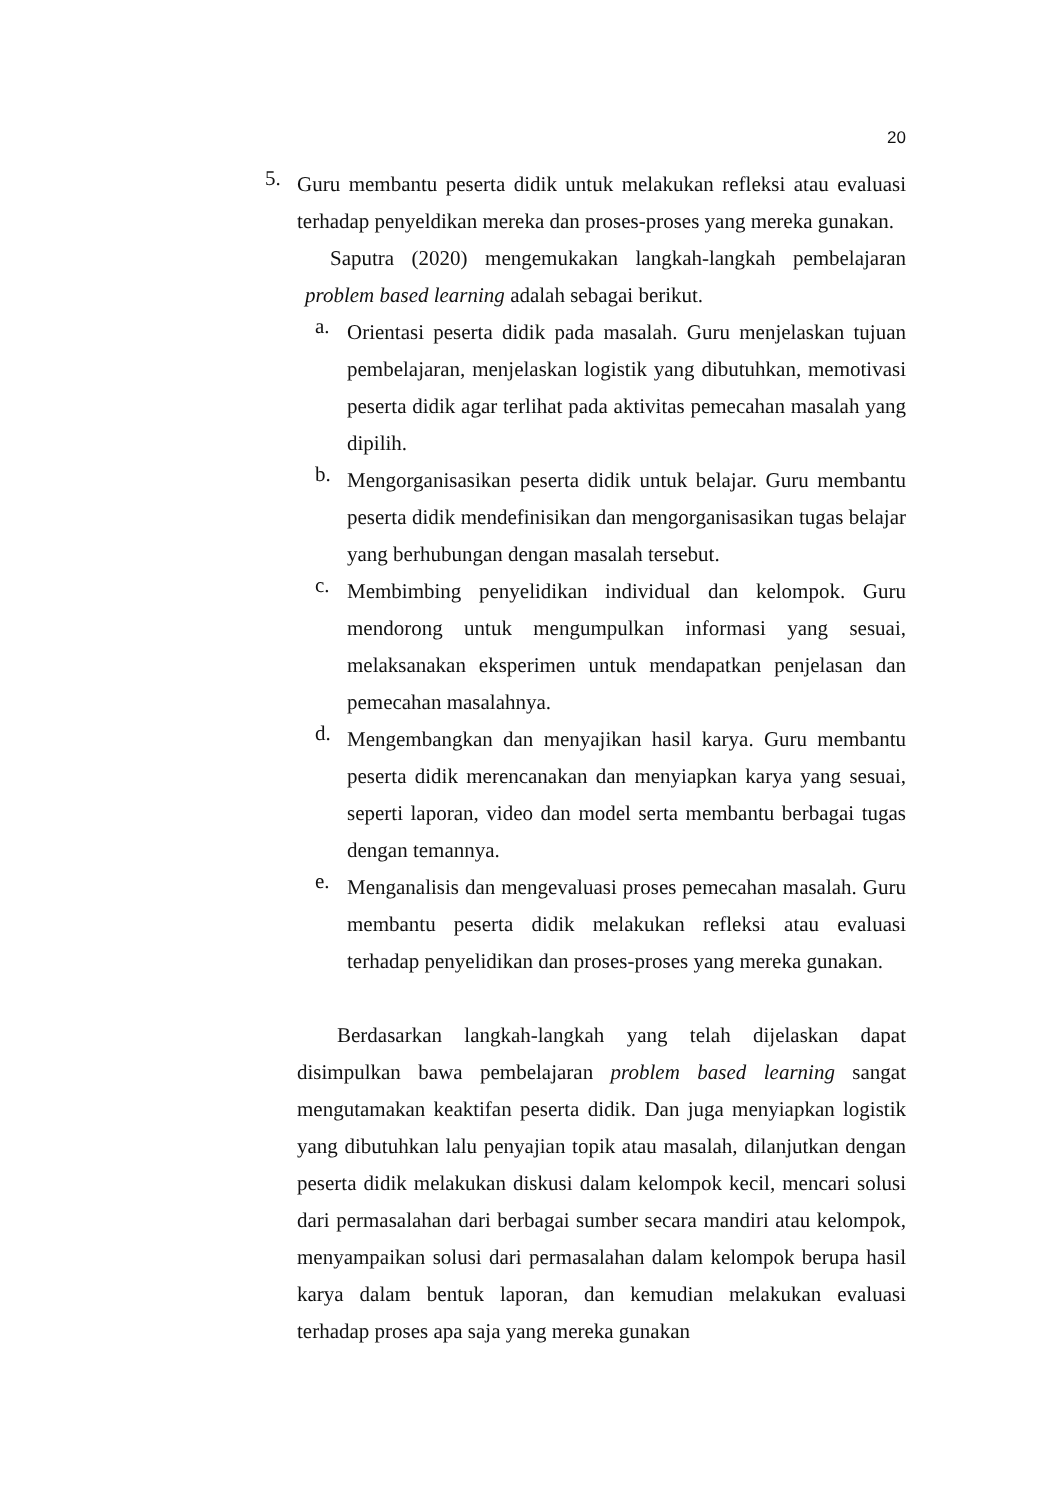20
5. Guru membantu peserta didik untuk melakukan refleksi atau evaluasi terhadap penyeldikan mereka dan proses-proses yang mereka gunakan.
Saputra (2020) mengemukakan langkah-langkah pembelajaran problem based learning adalah sebagai berikut.
a. Orientasi peserta didik pada masalah. Guru menjelaskan tujuan pembelajaran, menjelaskan logistik yang dibutuhkan, memotivasi peserta didik agar terlihat pada aktivitas pemecahan masalah yang dipilih.
b. Mengorganisasikan peserta didik untuk belajar. Guru membantu peserta didik mendefinisikan dan mengorganisasikan tugas belajar yang berhubungan dengan masalah tersebut.
c. Membimbing penyelidikan individual dan kelompok. Guru mendorong untuk mengumpulkan informasi yang sesuai, melaksanakan eksperimen untuk mendapatkan penjelasan dan pemecahan masalahnya.
d. Mengembangkan dan menyajikan hasil karya. Guru membantu peserta didik merencanakan dan menyiapkan karya yang sesuai, seperti laporan, video dan model serta membantu berbagai tugas dengan temannya.
e. Menganalisis dan mengevaluasi proses pemecahan masalah. Guru membantu peserta didik melakukan refleksi atau evaluasi terhadap penyelidikan dan proses-proses yang mereka gunakan.
Berdasarkan langkah-langkah yang telah dijelaskan dapat disimpulkan bawa pembelajaran problem based learning sangat mengutamakan keaktifan peserta didik. Dan juga menyiapkan logistik yang dibutuhkan lalu penyajian topik atau masalah, dilanjutkan dengan peserta didik melakukan diskusi dalam kelompok kecil, mencari solusi dari permasalahan dari berbagai sumber secara mandiri atau kelompok, menyampaikan solusi dari permasalahan dalam kelompok berupa hasil karya dalam bentuk laporan, dan kemudian melakukan evaluasi terhadap proses apa saja yang mereka gunakan